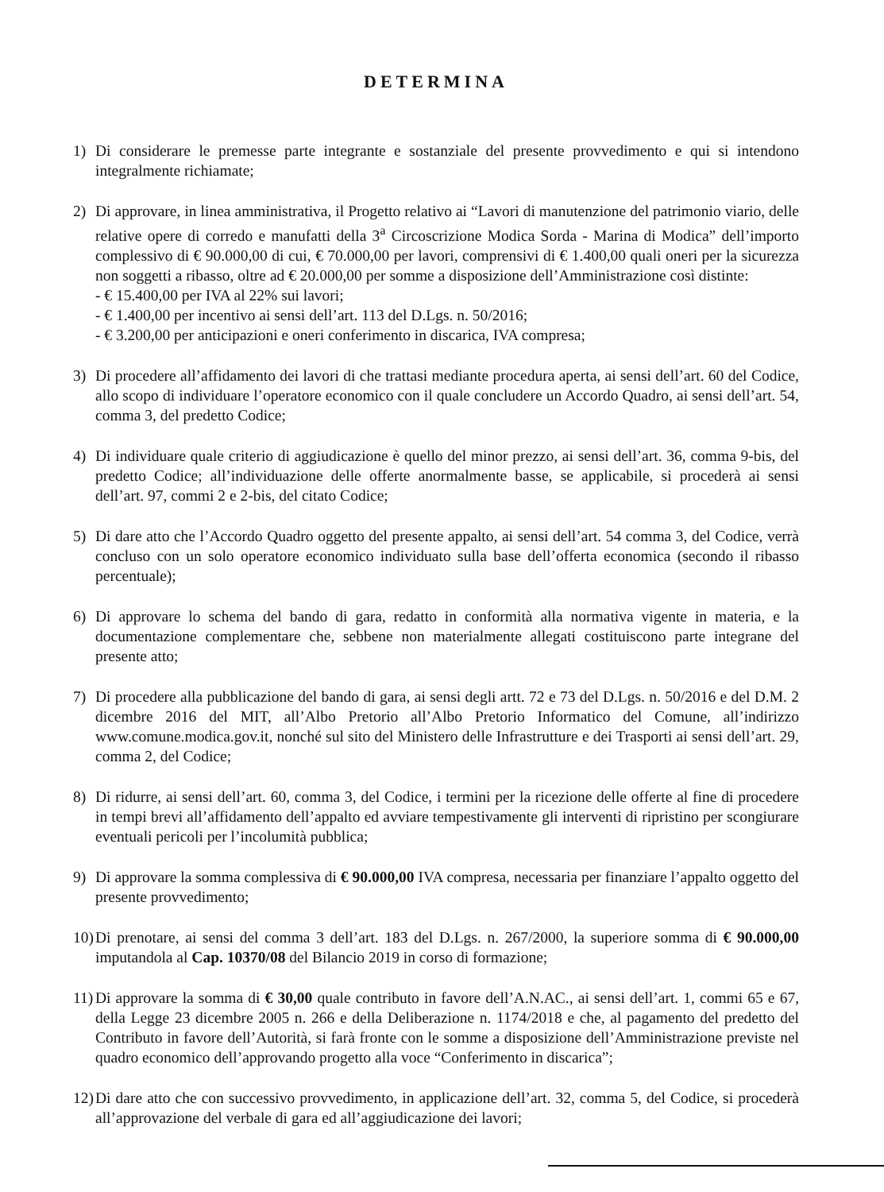DETERMINA
1) Di considerare le premesse parte integrante e sostanziale del presente provvedimento e qui si intendono integralmente richiamate;
2) Di approvare, in linea amministrativa, il Progetto relativo ai “Lavori di manutenzione del patrimonio viario, delle relative opere di corredo e manufatti della 3<sup>a</sup> Circoscrizione Modica Sorda - Marina di Modica” dell’importo complessivo di € 90.000,00 di cui, € 70.000,00 per lavori, comprensivi di € 1.400,00 quali oneri per la sicurezza non soggetti a ribasso, oltre ad € 20.000,00 per somme a disposizione dell’Amministrazione così distinte:
- € 15.400,00 per IVA al 22% sui lavori;
- € 1.400,00 per incentivo ai sensi dell’art. 113 del D.Lgs. n. 50/2016;
- € 3.200,00 per anticipazioni e oneri conferimento in discarica, IVA compresa;
3) Di procedere all’affidamento dei lavori di che trattasi mediante procedura aperta, ai sensi dell’art. 60 del Codice, allo scopo di individuare l’operatore economico con il quale concludere un Accordo Quadro, ai sensi dell’art. 54, comma 3, del predetto Codice;
4) Di individuare quale criterio di aggiudicazione è quello del minor prezzo, ai sensi dell’art. 36, comma 9-bis, del predetto Codice; all’individuazione delle offerte anormalmente basse, se applicabile, si procederà ai sensi dell’art. 97, commi 2 e 2-bis, del citato Codice;
5) Di dare atto che l’Accordo Quadro oggetto del presente appalto, ai sensi dell’art. 54 comma 3, del Codice, verrà concluso con un solo operatore economico individuato sulla base dell’offerta economica (secondo il ribasso percentuale);
6) Di approvare lo schema del bando di gara, redatto in conformità alla normativa vigente in materia, e la documentazione complementare che, sebbene non materialmente allegati costituiscono parte integrane del presente atto;
7) Di procedere alla pubblicazione del bando di gara, ai sensi degli artt. 72 e 73 del D.Lgs. n. 50/2016 e del D.M. 2 dicembre 2016 del MIT, all’Albo Pretorio all’Albo Pretorio Informatico del Comune, all’indirizzo www.comune.modica.gov.it, nonché sul sito del Ministero delle Infrastrutture e dei Trasporti ai sensi dell’art. 29, comma 2, del Codice;
8) Di ridurre, ai sensi dell’art. 60, comma 3, del Codice, i termini per la ricezione delle offerte al fine di procedere in tempi brevi all’affidamento dell’appalto ed avviare tempestivamente gli interventi di ripristino per scongiurare eventuali pericoli per l’incolumità pubblica;
9) Di approvare la somma complessiva di € 90.000,00 IVA compresa, necessaria per finanziare l’appalto oggetto del presente provvedimento;
10)
Di prenotare, ai sensi del comma 3 dell’art. 183 del D.Lgs. n. 267/2000, la superiore somma di € 90.000,00 imputandola al Cap. 10370/08 del Bilancio 2019 in corso di formazione;
11)
Di approvare la somma di € 30,00 quale contributo in favore dell’A.N.AC., ai sensi dell’art. 1, commi 65 e 67, della Legge 23 dicembre 2005 n. 266 e della Deliberazione n. 1174/2018 e che, al pagamento del predetto del Contributo in favore dell’Autorità, si farà fronte con le somme a disposizione dell’Amministrazione previste nel quadro economico dell’approvando progetto alla voce “Conferimento in discarica”;
12)
Di dare atto che con successivo provvedimento, in applicazione dell’art. 32, comma 5, del Codice, si procederà all’approvazione del verbale di gara ed all’aggiudicazione dei lavori;